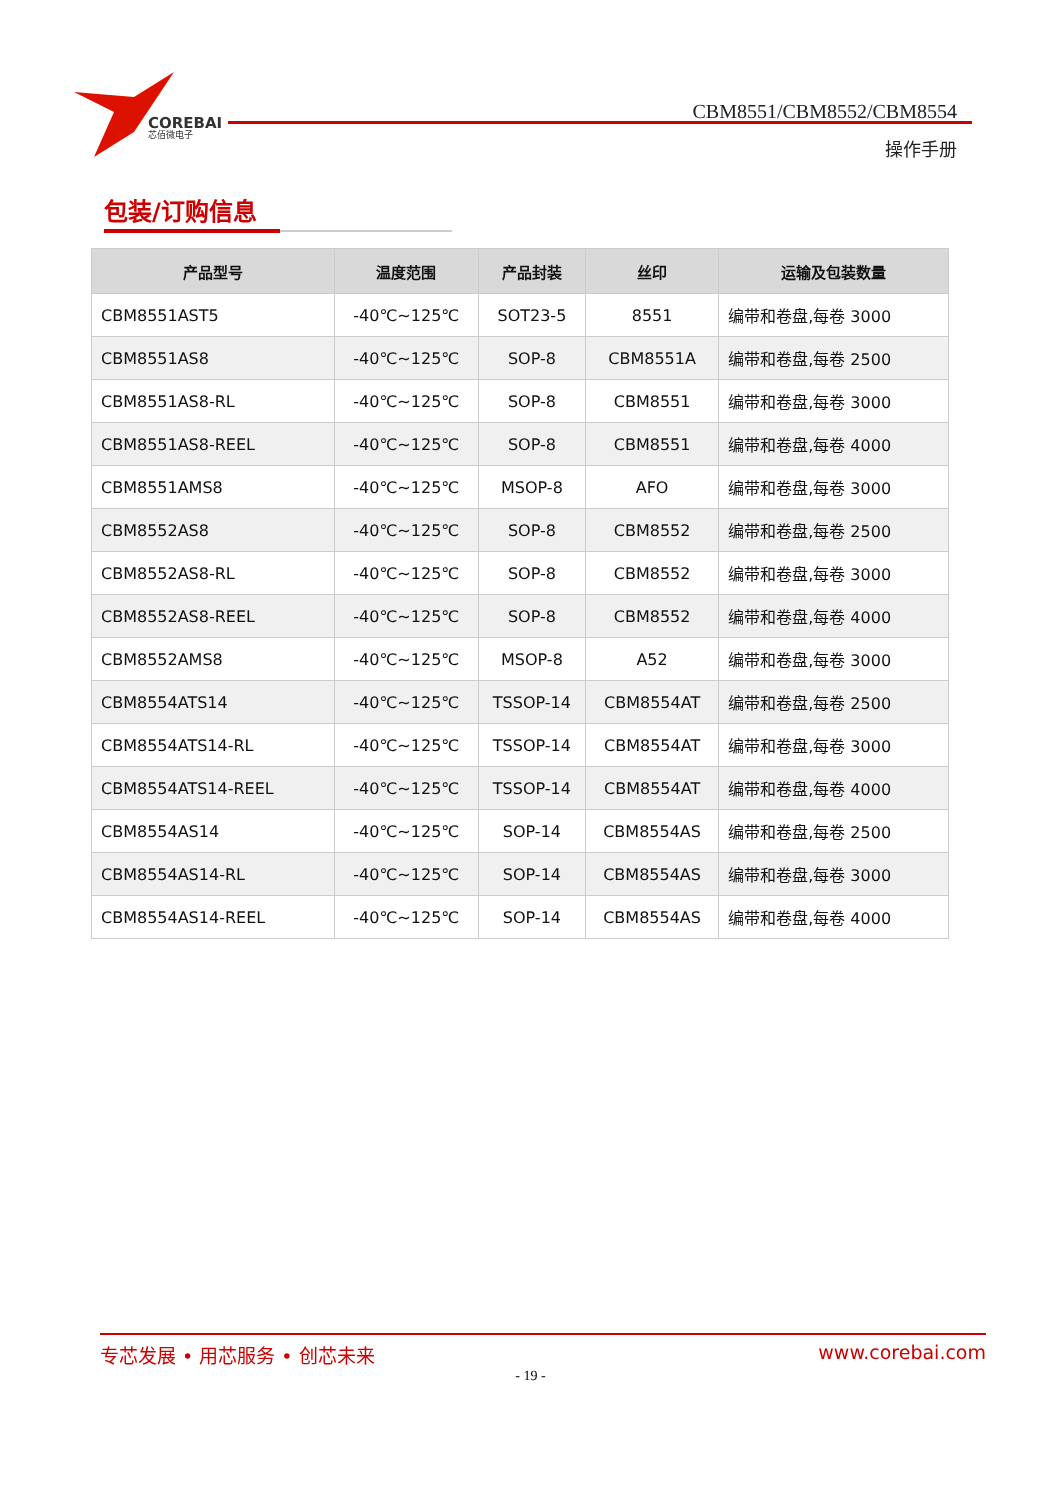COREBAI
芯佰微电子
CBM8551/CBM8552/CBM8554
操作手册
包装/订购信息
| 产品型号 | 温度范围 | 产品封装 | 丝印 | 运输及包装数量 |
| --- | --- | --- | --- | --- |
| CBM8551AST5 | -40℃~125℃ | SOT23-5 | 8551 | 编带和卷盘,每卷 3000 |
| CBM8551AS8 | -40℃~125℃ | SOP-8 | CBM8551A | 编带和卷盘,每卷 2500 |
| CBM8551AS8-RL | -40℃~125℃ | SOP-8 | CBM8551 | 编带和卷盘,每卷 3000 |
| CBM8551AS8-REEL | -40℃~125℃ | SOP-8 | CBM8551 | 编带和卷盘,每卷 4000 |
| CBM8551AMS8 | -40℃~125℃ | MSOP-8 | AFO | 编带和卷盘,每卷 3000 |
| CBM8552AS8 | -40℃~125℃ | SOP-8 | CBM8552 | 编带和卷盘,每卷 2500 |
| CBM8552AS8-RL | -40℃~125℃ | SOP-8 | CBM8552 | 编带和卷盘,每卷 3000 |
| CBM8552AS8-REEL | -40℃~125℃ | SOP-8 | CBM8552 | 编带和卷盘,每卷 4000 |
| CBM8552AMS8 | -40℃~125℃ | MSOP-8 | A52 | 编带和卷盘,每卷 3000 |
| CBM8554ATS14 | -40℃~125℃ | TSSOP-14 | CBM8554AT | 编带和卷盘,每卷 2500 |
| CBM8554ATS14-RL | -40℃~125℃ | TSSOP-14 | CBM8554AT | 编带和卷盘,每卷 3000 |
| CBM8554ATS14-REEL | -40℃~125℃ | TSSOP-14 | CBM8554AT | 编带和卷盘,每卷 4000 |
| CBM8554AS14 | -40℃~125℃ | SOP-14 | CBM8554AS | 编带和卷盘,每卷 2500 |
| CBM8554AS14-RL | -40℃~125℃ | SOP-14 | CBM8554AS | 编带和卷盘,每卷 3000 |
| CBM8554AS14-REEL | -40℃~125℃ | SOP-14 | CBM8554AS | 编带和卷盘,每卷 4000 |
专芯发展 • 用芯服务 • 创芯未来 www.corebai.com
- 19 -